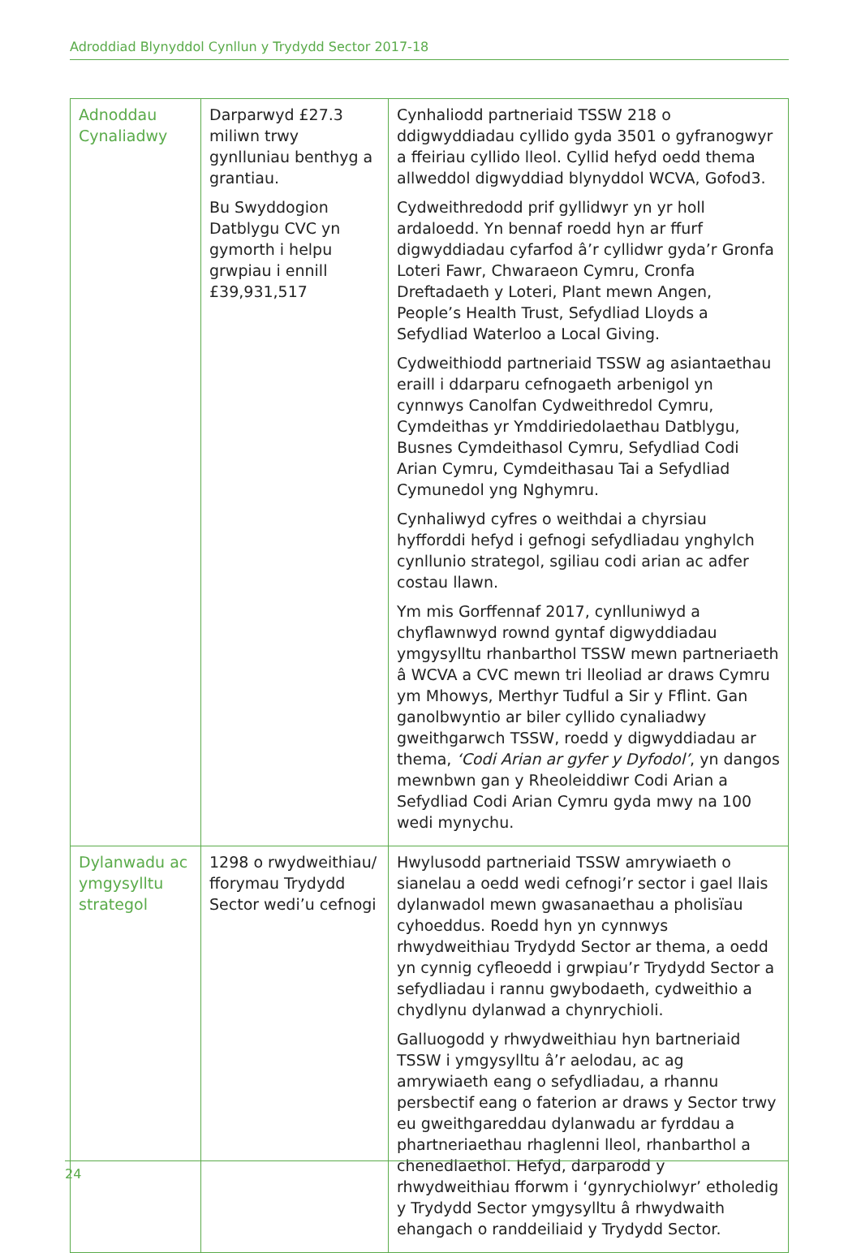Adroddiad Blynyddol Cynllun y Trydydd Sector 2017-18
| Adnoddau Cynaliadwy | Darparwyd £27.3 miliwn trwy gynlluniau benthyg a grantiau. Bu Swyddogion Datblygu CVC yn gymorth i helpu grwpiau i ennill £39,931,517 | Cynhaliodd partneriaid TSSW 218 o ddigwyddiadau cyllido gyda 3501 o gyfranogwyr a ffeiriau cyllido lleol. Cyllid hefyd oedd thema allweddol digwyddiad blynyddol WCVA, Gofod3. Cydweithredodd prif gyllidwyr yn yr holl ardaloedd. Yn bennaf roedd hyn ar ffurf digwyddiadau cyfarfod â’r cyllidwr gyda’r Gronfa Loteri Fawr, Chwaraeon Cymru, Cronfa Dreftadaeth y Loteri, Plant mewn Angen, People’s Health Trust, Sefydliad Lloyds a Sefydliad Waterloo a Local Giving. Cydweithiodd partneriaid TSSW ag asiantaethau eraill i ddarparu cefnogaeth arbenigol yn cynnwys Canolfan Cydweithredol Cymru, Cymdeithas yr Ymddiriedolaethau Datblygu, Busnes Cymdeithasol Cymru, Sefydliad Codi Arian Cymru, Cymdeithasau Tai a Sefydliad Cymunedol yng Nghymru. Cynhaliwyd cyfres o weithdai a chyrsiau hyfforddi hefyd i gefnogi sefydliadau ynghylch cynllunio strategol, sgiliau codi arian ac adfer costau llawn. Ym mis Gorffennaf 2017, cynlluniwyd a chyflawnwyd rownd gyntaf digwyddiadau ymgysylltu rhanbarthol TSSW mewn partneriaeth â WCVA a CVC mewn tri lleoliad ar draws Cymru ym Mhowys, Merthyr Tudful a Sir y Fflint. Gan ganolbwyntio ar biler cyllido cynaliadwy gweithgarwch TSSW, roedd y digwyddiadau ar thema, ‘Codi Arian ar gyfer y Dyfodol’ , yn dangos mewnbwn gan y Rheoleiddiwr Codi Arian a Sefydliad Codi Arian Cymru gyda mwy na 100 wedi mynychu. |
| Dylanwadu ac ymgysylltu strategol | 1298 o rwydweithiau/ fforymau Trydydd Sector wedi’u cefnogi | Hwylusodd partneriaid TSSW amrywiaeth o sianelau a oedd wedi cefnogi’r sector i gael llais dylanwadol mewn gwasanaethau a pholisïau cyhoeddus. Roedd hyn yn cynnwys rhwydweithiau Trydydd Sector ar thema, a oedd yn cynnig cyfleoedd i grwpiau’r Trydydd Sector a sefydliadau i rannu gwybodaeth, cydweithio a chydlynu dylanwad a chynrychioli. Galluogodd y rhwydweithiau hyn bartneriaid TSSW i ymgysylltu â’r aelodau, ac ag amrywiaeth eang o sefydliadau, a rhannu persbectif eang o faterion ar draws y Sector trwy eu gweithgareddau dylanwadu ar fyrddau a phartneriaethau rhaglenni lleol, rhanbarthol a chenedlaethol. Hefyd, darparodd y rhwydweithiau fforwm i ‘gynrychiolwyr’ etholedig y Trydydd Sector ymgysylltu â rhwydwaith ehangach o randdeiliaid y Trydydd Sector. |
24